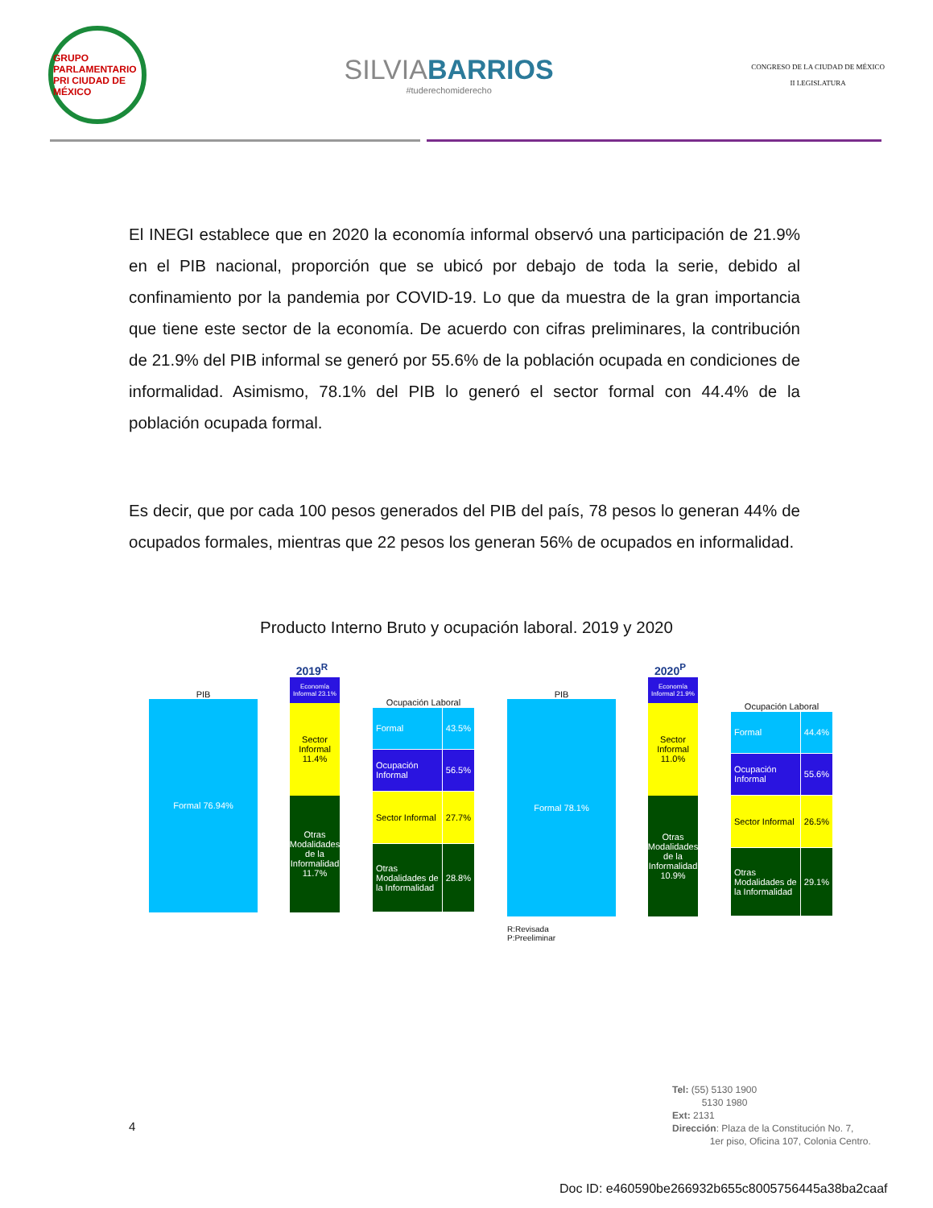GRUPO PARLAMENTARIO PRI CIUDAD DE MÉXICO
SILVIABARRIOS
#tuderechomiderecho
CONGRESO DE LA CIUDAD DE MÉXICO
II LEGISLATURA
El INEGI establece que en 2020 la economía informal observó una participación de 21.9% en el PIB nacional, proporción que se ubicó por debajo de toda la serie, debido al confinamiento por la pandemia por COVID-19. Lo que da muestra de la gran importancia que tiene este sector de la economía. De acuerdo con cifras preliminares, la contribución de 21.9% del PIB informal se generó por 55.6% de la población ocupada en condiciones de informalidad. Asimismo, 78.1% del PIB lo generó el sector formal con 44.4% de la población ocupada formal.
Es decir, que por cada 100 pesos generados del PIB del país, 78 pesos lo generan 44% de ocupados formales, mientras que 22 pesos los generan 56% de ocupados en informalidad.
Producto Interno Bruto y ocupación laboral. 2019 y 2020
2019<sup>R</sup>
PIB
Formal 76.94%
Economía Informal 23.1%
Sector Informal 11.4%
Otras Modalidades de la Informalidad 11.7%
Ocupación Laboral
| Formal | 43.5% |
| Ocupación Informal | 56.5% |
| Sector Informal | 27.7% |
| Otras Modalidades de la Informalidad | 28.8% |
2020<sup>P</sup>
PIB
Formal 78.1%
Economía Informal 21.9%
Sector Informal 11.0%
Otras Modalidades de la Informalidad 10.9%
Ocupación Laboral
| Formal | 44.4% |
| Ocupación Informal | 55.6% |
| Sector Informal | 26.5% |
| Otras Modalidades de la Informalidad | 29.1% |
R:Revisada
P:Preeliminar
4
Tel: (55) 5130 1900
5130 1980
Ext: 2131
Dirección: Plaza de la Constitución No. 7,
1er piso, Oficina 107, Colonia Centro.
Doc ID: e460590be266932b655c8005756445a38ba2caaf